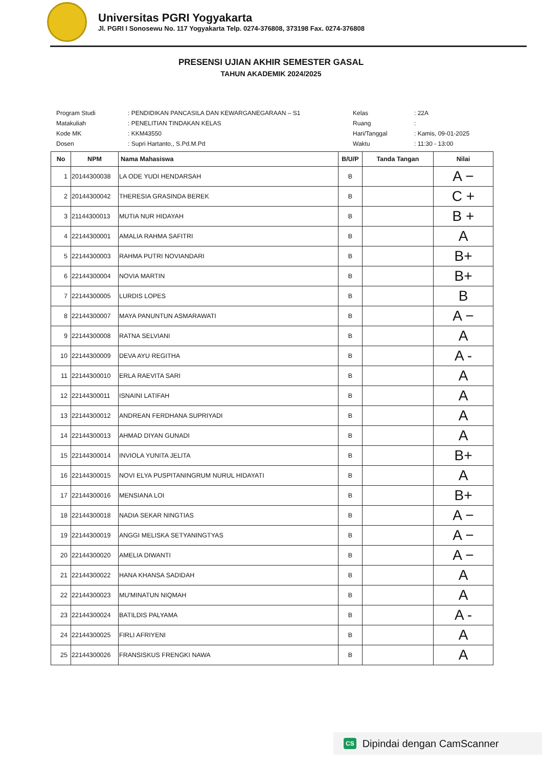Universitas PGRI Yogyakarta
Jl. PGRI I Sonosewu No. 117 Yogyakarta Telp. 0274-376808, 373198 Fax. 0274-376808
PRESENSI UJIAN AKHIR SEMESTER GASAL
TAHUN AKADEMIK 2024/2025
| Program Studi | : PENDIDIKAN PANCASILA DAN KEWARGANEGARAAN – S1 |
| Matakuliah | : PENELITIAN TINDAKAN KELAS |
| Kode MK | : KKM43550 |
| Dosen | : Supri Hartanto,, S.Pd.M.Pd |
| Kelas | : 22A |
| Ruang | : |
| Hari/Tanggal | : Kamis, 09-01-2025 |
| Waktu | : 11:30 - 13:00 |
| No | NPM | Nama Mahasiswa | B/U/P | Tanda Tangan | Nilai |
| --- | --- | --- | --- | --- | --- |
| 1 | 20144300038 | LA ODE YUDI HENDARSAH | B | | A − |
| 2 | 20144300042 | THERESIA GRASINDA BEREK | B | | C + |
| 3 | 21144300013 | MUTIA NUR HIDAYAH | B | | B + |
| 4 | 22144300001 | AMALIA RAHMA SAFITRI | B | | A |
| 5 | 22144300003 | RAHMA PUTRI NOVIANDARI | B | | B+ |
| 6 | 22144300004 | NOVIA MARTIN | B | | B+ |
| 7 | 22144300005 | LURDIS LOPES | B | | B |
| 8 | 22144300007 | MAYA PANUNTUN ASMARAWATI | B | | A − |
| 9 | 22144300008 | RATNA SELVIANI | B | | A |
| 10 | 22144300009 | DEVA AYU REGITHA | B | | A - |
| 11 | 22144300010 | ERLA RAEVITA SARI | B | | A |
| 12 | 22144300011 | ISNAINI LATIFAH | B | | A |
| 13 | 22144300012 | ANDREAN FERDHANA SUPRIYADI | B | | A |
| 14 | 22144300013 | AHMAD DIYAN GUNADI | B | | A |
| 15 | 22144300014 | INVIOLA YUNITA JELITA | B | | B+ |
| 16 | 22144300015 | NOVI ELYA PUSPITANINGRUM NURUL HIDAYATI | B | | A |
| 17 | 22144300016 | MENSIANA LOI | B | | B+ |
| 18 | 22144300018 | NADIA SEKAR NINGTIAS | B | | A − |
| 19 | 22144300019 | ANGGI MELISKA SETYANINGTYAS | B | | A − |
| 20 | 22144300020 | AMELIA DIWANTI | B | | A − |
| 21 | 22144300022 | HANA KHANSA SADIDAH | B | | A |
| 22 | 22144300023 | MU'MINATUN NIQMAH | B | | A |
| 23 | 22144300024 | BATILDIS PALYAMA | B | | A - |
| 24 | 22144300025 | FIRLI AFRIYENI | B | | A |
| 25 | 22144300026 | FRANSISKUS FRENGKI NAWA | B | | A |
CS Dipindai dengan CamScanner